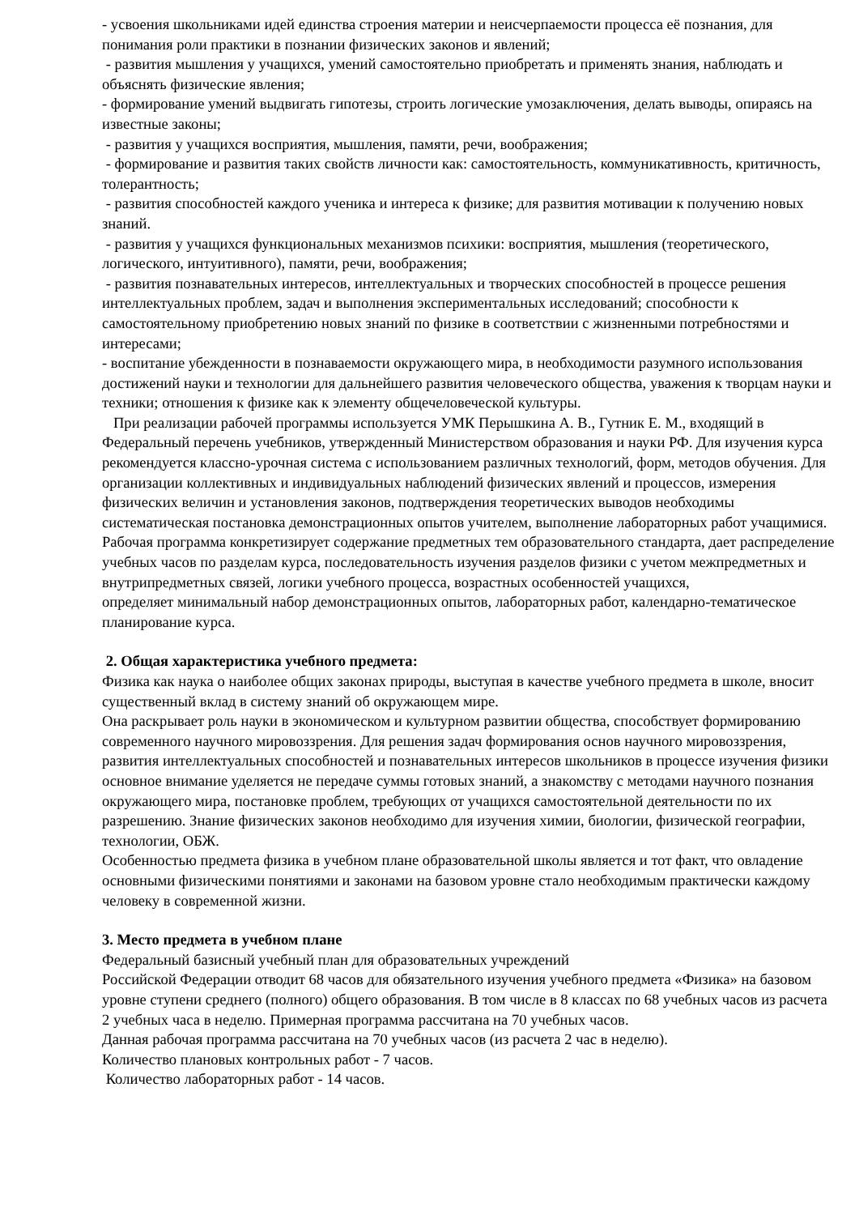- усвоения школьниками идей единства строения материи и неисчерпаемости процесса её познания, для понимания роли практики в познании физических законов и явлений;
- развития мышления у учащихся, умений самостоятельно приобретать и применять знания, наблюдать и объяснять физические явления;
- формирование умений выдвигать гипотезы, строить логические умозаключения, делать выводы, опираясь на известные законы;
- развития у учащихся восприятия, мышления, памяти, речи, воображения;
- формирование и развития таких свойств личности как: самостоятельность, коммуникативность, критичность, толерантность;
- развития способностей каждого ученика и интереса к физике; для развития мотивации к получению новых знаний.
- развития у учащихся функциональных механизмов психики: восприятия, мышления (теоретического, логического, интуитивного), памяти, речи, воображения;
- развития познавательных интересов, интеллектуальных и творческих способностей в процессе решения интеллектуальных проблем, задач и выполнения экспериментальных исследований; способности к самостоятельному приобретению новых знаний по физике в соответствии с жизненными потребностями и интересами;
- воспитание убежденности в познаваемости окружающего мира, в необходимости разумного использования достижений науки и технологии для дальнейшего развития человеческого общества, уважения к творцам науки и техники; отношения к физике как к элементу общечеловеческой культуры.
При реализации рабочей программы используется УМК Перышкина А. В., Гутник Е. М., входящий в Федеральный перечень учебников, утвержденный Министерством образования и науки РФ. Для изучения курса рекомендуется классно-урочная система с использованием различных технологий, форм, методов обучения. Для организации коллективных и индивидуальных наблюдений физических явлений и процессов, измерения физических величин и установления законов, подтверждения теоретических выводов необходимы систематическая постановка демонстрационных опытов учителем, выполнение лабораторных работ учащимися. Рабочая программа конкретизирует содержание предметных тем образовательного стандарта, дает распределение учебных часов по разделам курса, последовательность изучения разделов физики с учетом межпредметных и внутрипредметных связей, логики учебного процесса, возрастных особенностей учащихся,
определяет минимальный набор демонстрационных опытов, лабораторных работ, календарно-тематическое планирование курса.
2. Общая характеристика учебного предмета:
Физика как наука о наиболее общих законах природы, выступая в качестве учебного предмета в школе, вносит существенный вклад в систему знаний об окружающем мире.
Она раскрывает роль науки в экономическом и культурном развитии общества, способствует формированию современного научного мировоззрения. Для решения задач формирования основ научного мировоззрения, развития интеллектуальных способностей и познавательных интересов школьников в процессе изучения физики основное внимание уделяется не передаче суммы готовых знаний, а знакомству с методами научного познания окружающего мира, постановке проблем, требующих от учащихся самостоятельной деятельности по их разрешению. Знание физических законов необходимо для изучения химии, биологии, физической географии, технологии, ОБЖ.
Особенностью предмета физика в учебном плане образовательной школы является и тот факт, что овладение основными физическими понятиями и законами на базовом уровне стало необходимым практически каждому человеку в современной жизни.
3. Место предмета в учебном плане
Федеральный базисный учебный план для образовательных учреждений
Российской Федерации отводит 68 часов для обязательного изучения учебного предмета «Физика» на базовом уровне ступени среднего (полного) общего образования. В том числе в 8 классах по 68 учебных часов из расчета 2 учебных часа в неделю. Примерная программа рассчитана на 70 учебных часов.
Данная рабочая программа рассчитана на 70 учебных часов (из расчета 2 час в неделю).
Количество плановых контрольных работ - 7 часов.
Количество лабораторных работ - 14 часов.